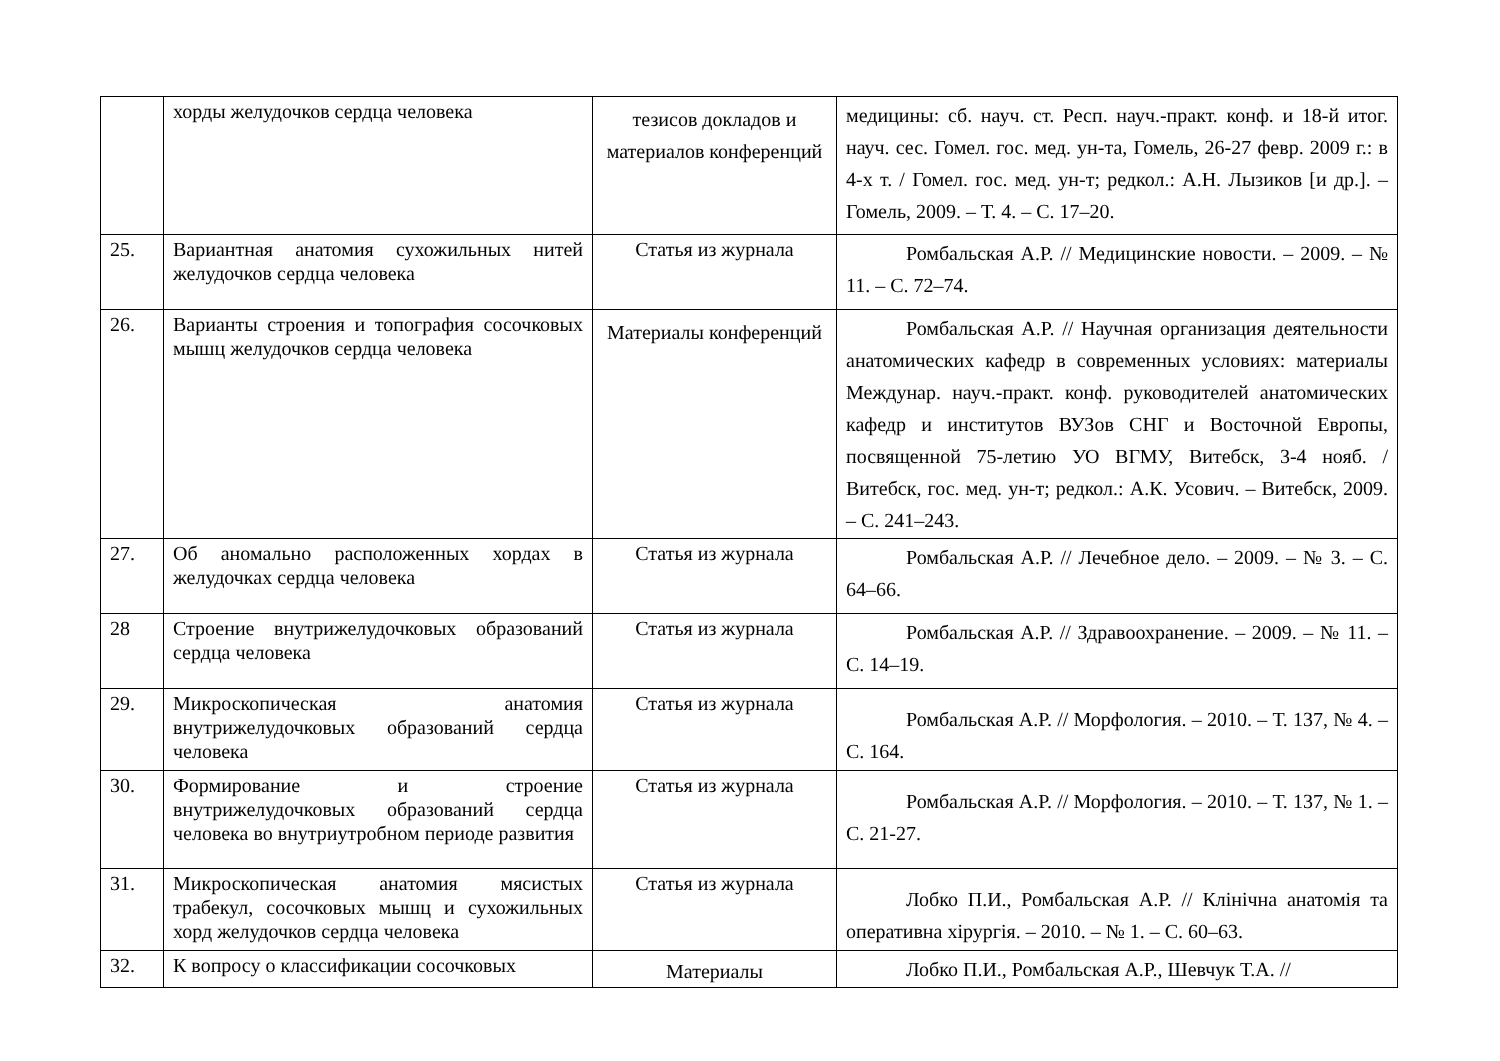| | хорды желудочков сердца человека | тезисов докладов и материалов конференций | медицины: сб. науч. ст. Респ. науч.-практ. конф. и 18-й итог. науч. сес. Гомел. гос. мед. ун-та, Гомель, 26-27 февр. 2009 г.: в 4-х т. / Гомел. гос. мед. ун-т; редкол.: А.Н. Лызиков [и др.]. – Гомель, 2009. – Т. 4. – С. 17–20. |
| 25. | Вариантная анатомия сухожильных нитей желудочков сердца человека | Статья из журнала | Ромбальская А.Р. // Медицинские новости. – 2009. – № 11. – С. 72–74. |
| 26. | Варианты строения и топография сосочковых мышц желудочков сердца человека | Материалы конференций | Ромбальская А.Р. // Научная организация деятельности анатомических кафедр в современных условиях: материалы Междунар. науч.-практ. конф. руководителей анатомических кафедр и институтов ВУЗов СНГ и Восточной Европы, посвященной 75-летию УО ВГМУ, Витебск, 3-4 нояб. / Витебск, гос. мед. ун-т; редкол.: А.К. Усович. – Витебск, 2009. – С. 241–243. |
| 27. | Об аномально расположенных хордах в желудочках сердца человека | Статья из журнала | Ромбальская А.Р. // Лечебное дело. – 2009. – № 3. – С. 64–66. |
| 28 | Строение внутрижелудочковых образований сердца человека | Статья из журнала | Ромбальская А.Р. // Здравоохранение. – 2009. – № 11. – С. 14–19. |
| 29. | Микроскопическая анатомия внутрижелудочковых образований сердца человека | Статья из журнала | Ромбальская А.Р. // Морфология. – 2010. – Т. 137, № 4. – С. 164. |
| 30. | Формирование и строение внутрижелудочковых образований сердца человека во внутриутробном периоде развития | Статья из журнала | Ромбальская А.Р. // Морфология. – 2010. – Т. 137, № 1. – С. 21-27. |
| 31. | Микроскопическая анатомия мясистых трабекул, сосочковых мышц и сухожильных хорд желудочков сердца человека | Статья из журнала | Лобко П.И., Ромбальская А.Р. // Клінічна анатомія та оперативна хірургія. – 2010. – № 1. – С. 60–63. |
| 32. | К вопросу о классификации сосочковых | Материалы | Лобко П.И., Ромбальская А.Р., Шевчук Т.А. // |